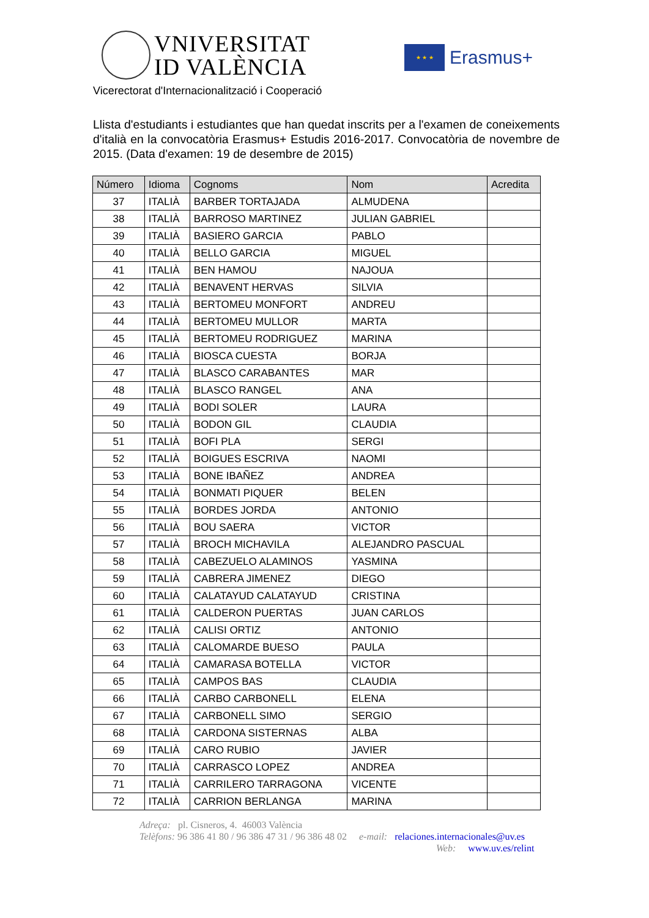VNIVERSITAT
ID VALÈNCIA
★ ★ ★
Erasmus+
Vicerectorat d'Internacionalització i Cooperació
Llista d'estudiants i estudiantes que han quedat inscrits per a l'examen de coneixements d'italià en la convocatòria Erasmus+ Estudis 2016-2017. Convocatòria de novembre de 2015. (Data d'examen: 19 de desembre de 2015)
| Número | Idioma | Cognoms | Nom | Acredita |
| --- | --- | --- | --- | --- |
| 37 | ITALIÀ | BARBER TORTAJADA | ALMUDENA | |
| 38 | ITALIÀ | BARROSO MARTINEZ | JULIAN GABRIEL | |
| 39 | ITALIÀ | BASIERO GARCIA | PABLO | |
| 40 | ITALIÀ | BELLO GARCIA | MIGUEL | |
| 41 | ITALIÀ | BEN HAMOU | NAJOUA | |
| 42 | ITALIÀ | BENAVENT HERVAS | SILVIA | |
| 43 | ITALIÀ | BERTOMEU MONFORT | ANDREU | |
| 44 | ITALIÀ | BERTOMEU MULLOR | MARTA | |
| 45 | ITALIÀ | BERTOMEU RODRIGUEZ | MARINA | |
| 46 | ITALIÀ | BIOSCA CUESTA | BORJA | |
| 47 | ITALIÀ | BLASCO CARABANTES | MAR | |
| 48 | ITALIÀ | BLASCO RANGEL | ANA | |
| 49 | ITALIÀ | BODI SOLER | LAURA | |
| 50 | ITALIÀ | BODON GIL | CLAUDIA | |
| 51 | ITALIÀ | BOFI PLA | SERGI | |
| 52 | ITALIÀ | BOIGUES ESCRIVA | NAOMI | |
| 53 | ITALIÀ | BONE IBAÑEZ | ANDREA | |
| 54 | ITALIÀ | BONMATI PIQUER | BELEN | |
| 55 | ITALIÀ | BORDES JORDA | ANTONIO | |
| 56 | ITALIÀ | BOU SAERA | VICTOR | |
| 57 | ITALIÀ | BROCH MICHAVILA | ALEJANDRO PASCUAL | |
| 58 | ITALIÀ | CABEZUELO ALAMINOS | YASMINA | |
| 59 | ITALIÀ | CABRERA JIMENEZ | DIEGO | |
| 60 | ITALIÀ | CALATAYUD CALATAYUD | CRISTINA | |
| 61 | ITALIÀ | CALDERON PUERTAS | JUAN CARLOS | |
| 62 | ITALIÀ | CALISI ORTIZ | ANTONIO | |
| 63 | ITALIÀ | CALOMARDE BUESO | PAULA | |
| 64 | ITALIÀ | CAMARASA BOTELLA | VICTOR | |
| 65 | ITALIÀ | CAMPOS BAS | CLAUDIA | |
| 66 | ITALIÀ | CARBO CARBONELL | ELENA | |
| 67 | ITALIÀ | CARBONELL SIMO | SERGIO | |
| 68 | ITALIÀ | CARDONA SISTERNAS | ALBA | |
| 69 | ITALIÀ | CARO RUBIO | JAVIER | |
| 70 | ITALIÀ | CARRASCO LOPEZ | ANDREA | |
| 71 | ITALIÀ | CARRILERO TARRAGONA | VICENTE | |
| 72 | ITALIÀ | CARRION BERLANGA | MARINA | |
Adreça: pl. Cisneros, 4. 46003 València
Telèfons: 96 386 41 80 / 96 386 47 31 / 96 386 48 02 e-mail: relaciones.internacionales@uv.es
Web: www.uv.es/relint